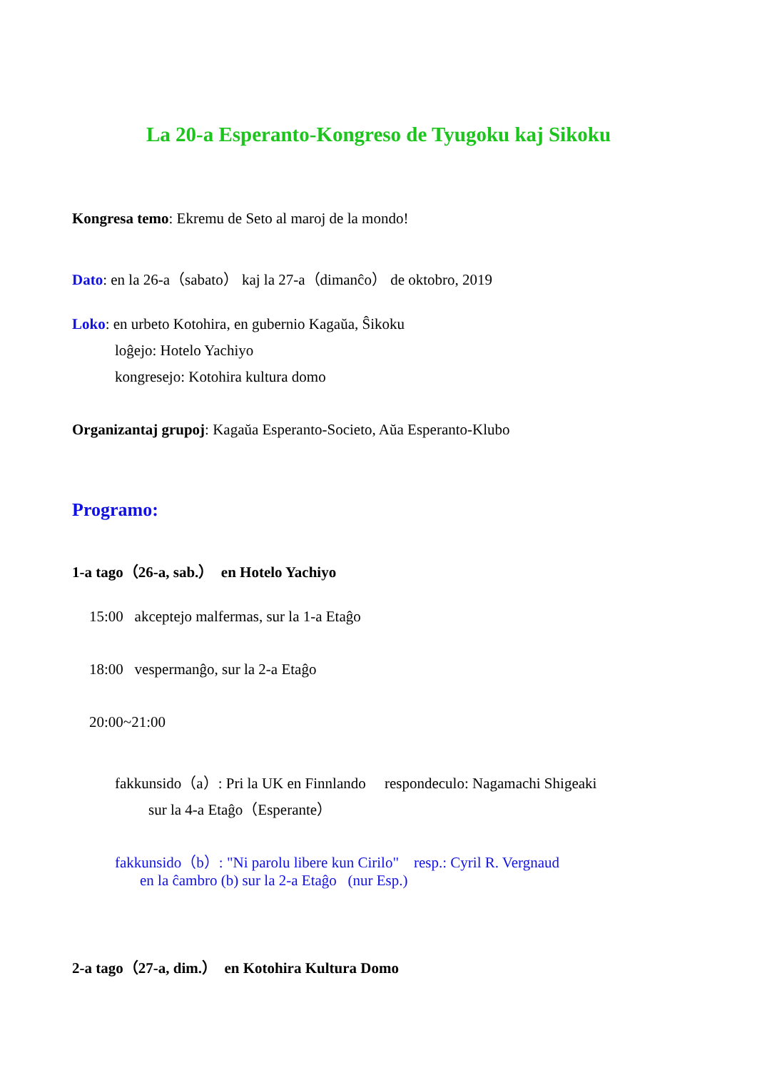La 20-a Esperanto-Kongreso de Tyugoku kaj Sikoku
Kongresa temo: Ekremu de Seto al maroj de la mondo!
Dato: en la 26-a（sabato） kaj la 27-a（dimanĉo） de oktobro, 2019
Loko: en urbeto Kotohira, en gubernio Kagaŭa, Ŝikoku
loĝejo: Hotelo Yachiyo
kongresejo: Kotohira kultura domo
Organizantaj grupoj: Kagaŭa Esperanto-Societo, Aŭa Esperanto-Klubo
Programo:
1-a tago（26-a, sab.） en Hotelo Yachiyo
15:00 akceptejo malfermas, sur la 1-a Etaĝo
18:00 vespermanĝo, sur la 2-a Etaĝo
20:00~21:00
fakkunsido（a）: Pri la UK en Finnlando respondeculo: Nagamachi Shigeaki
sur la 4-a Etaĝo（Esperante）
fakkunsido（b）: "Ni parolu libere kun Cirilo" resp.: Cyril R. Vergnaud
en la ĉambro (b) sur la 2-a Etaĝo (nur Esp.)
2-a tago（27-a, dim.） en Kotohira Kultura Domo